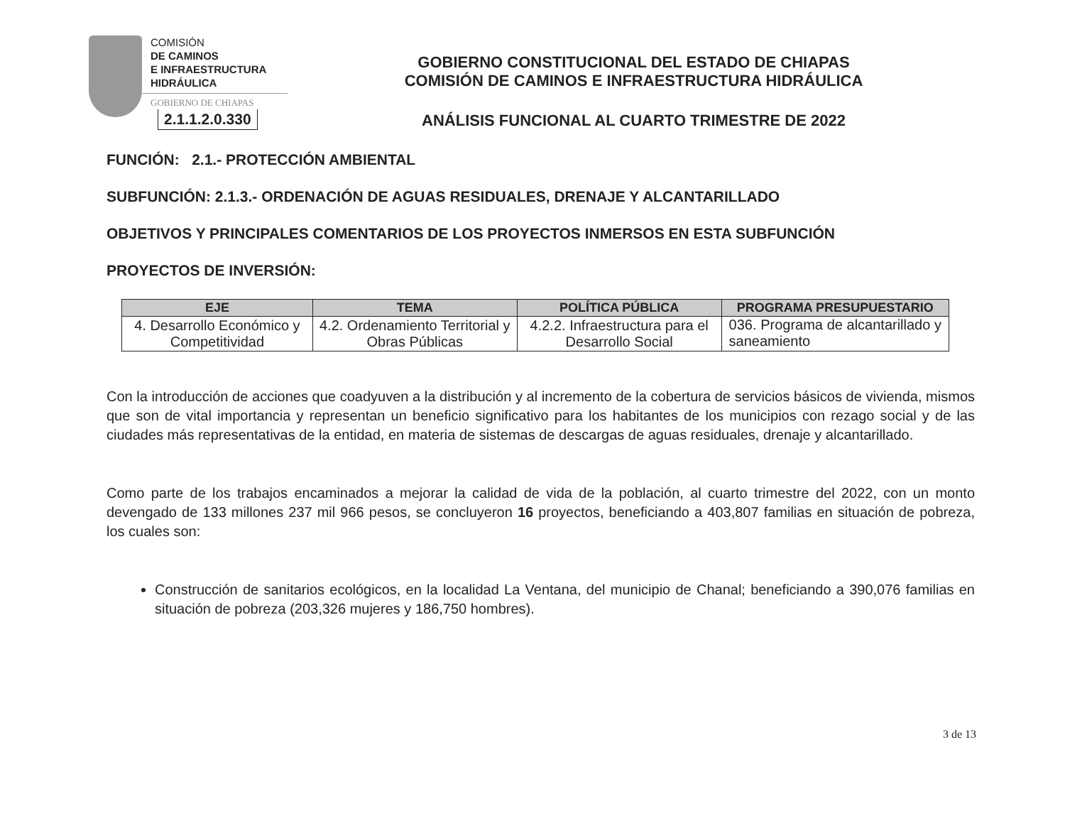COMISIÓN
DE CAMINOS
E INFRAESTRUCTURA
HIDRÁULICA
GOBIERNO DE CHIAPAS
2.1.1.2.0.330
GOBIERNO CONSTITUCIONAL DEL ESTADO DE CHIAPAS
COMISIÓN DE CAMINOS E INFRAESTRUCTURA HIDRÁULICA
ANÁLISIS FUNCIONAL AL CUARTO TRIMESTRE DE 2022
FUNCIÓN: 2.1.- PROTECCIÓN AMBIENTAL
SUBFUNCIÓN: 2.1.3.- ORDENACIÓN DE AGUAS RESIDUALES, DRENAJE Y ALCANTARILLADO
OBJETIVOS Y PRINCIPALES COMENTARIOS DE LOS PROYECTOS INMERSOS EN ESTA SUBFUNCIÓN
PROYECTOS DE INVERSIÓN:
| EJE | TEMA | POLÍTICA PÚBLICA | PROGRAMA PRESUPUESTARIO |
| --- | --- | --- | --- |
| 4. Desarrollo Económico y Competitividad | 4.2. Ordenamiento Territorial y Obras Públicas | 4.2.2. Infraestructura para el Desarrollo Social | 036. Programa de alcantarillado y saneamiento |
Con la introducción de acciones que coadyuven a la distribución y al incremento de la cobertura de servicios básicos de vivienda, mismos que son de vital importancia y representan un beneficio significativo para los habitantes de los municipios con rezago social y de las ciudades más representativas de la entidad, en materia de sistemas de descargas de aguas residuales, drenaje y alcantarillado.
Como parte de los trabajos encaminados a mejorar la calidad de vida de la población, al cuarto trimestre del 2022, con un monto devengado de 133 millones 237 mil 966 pesos, se concluyeron 16 proyectos, beneficiando a 403,807 familias en situación de pobreza, los cuales son:
Construcción de sanitarios ecológicos, en la localidad La Ventana, del municipio de Chanal; beneficiando a 390,076 familias en situación de pobreza (203,326 mujeres y 186,750 hombres).
3 de 13